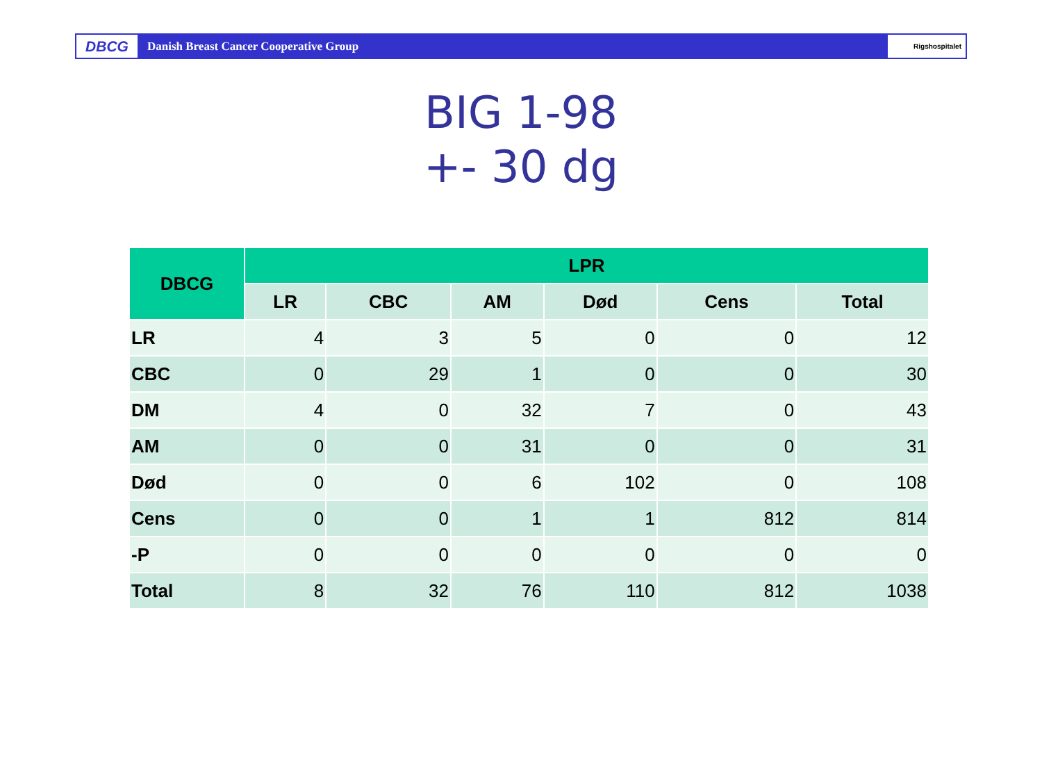DBCG
Danish Breast Cancer Cooperative Group
Rigshospitalet
BIG 1-98
+- 30 dg
| DBCG | LPR | | | | | |
| --- | --- | --- | --- | --- | --- | --- |
| | LR | CBC | AM | Død | Cens | Total |
| LR | 4 | 3 | 5 | 0 | 0 | 12 |
| CBC | 0 | 29 | 1 | 0 | 0 | 30 |
| DM | 4 | 0 | 32 | 7 | 0 | 43 |
| AM | 0 | 0 | 31 | 0 | 0 | 31 |
| Død | 0 | 0 | 6 | 102 | 0 | 108 |
| Cens | 0 | 0 | 1 | 1 | 812 | 814 |
| -P | 0 | 0 | 0 | 0 | 0 | 0 |
| Total | 8 | 32 | 76 | 110 | 812 | 1038 |